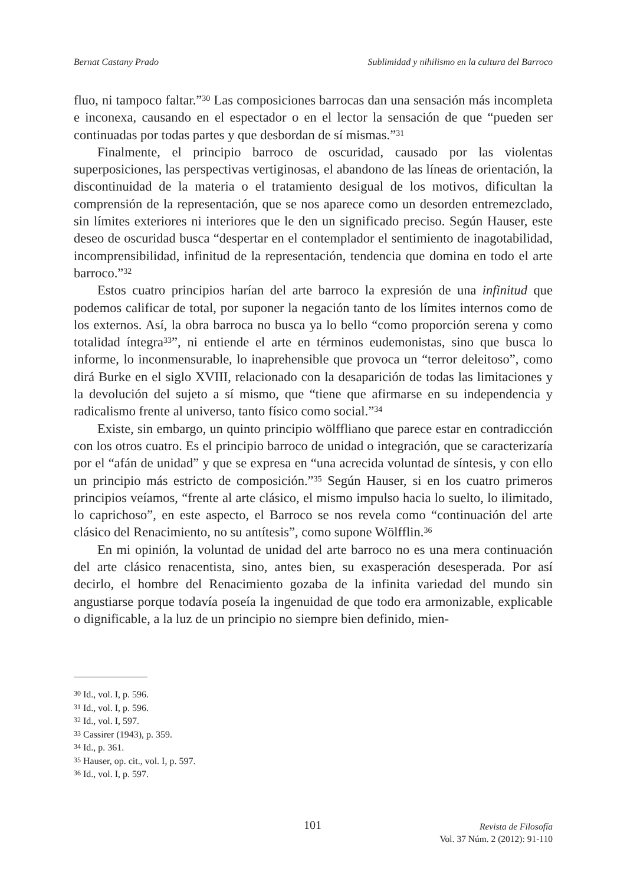Bernat Castany Prado Sublimidad y nihilismo en la cultura del Barroco
fluo, ni tampoco faltar.”<sup>30</sup> Las composiciones barrocas dan una sensación más incompleta e inconexa, causando en el espectador o en el lector la sensación de que “pueden ser continuadas por todas partes y que desbordan de sí mismas.”<sup>31</sup>
Finalmente, el principio barroco de oscuridad, causado por las violentas superposiciones, las perspectivas vertiginosas, el abandono de las líneas de orientación, la discontinuidad de la materia o el tratamiento desigual de los motivos, dificultan la comprensión de la representación, que se nos aparece como un desorden entremezclado, sin límites exteriores ni interiores que le den un significado preciso. Según Hauser, este deseo de oscuridad busca “despertar en el contemplador el sentimiento de inagotabilidad, incomprensibilidad, infinitud de la representación, tendencia que domina en todo el arte barroco.”<sup>32</sup>
Estos cuatro principios harían del arte barroco la expresión de una infinitud que podemos calificar de total, por suponer la negación tanto de los límites internos como de los externos. Así, la obra barroca no busca ya lo bello “como proporción serena y como totalidad íntegra<sup>33</sup>”, ni entiende el arte en términos eudemonistas, sino que busca lo informe, lo inconmensurable, lo inaprehensible que provoca un “terror deleitoso”, como dirá Burke en el siglo XVIII, relacionado con la desaparición de todas las limitaciones y la devolución del sujeto a sí mismo, que “tiene que afirmarse en su independencia y radicalismo frente al universo, tanto físico como social.”<sup>34</sup>
Existe, sin embargo, un quinto principio wölffliano que parece estar en contradicción con los otros cuatro. Es el principio barroco de unidad o integración, que se caracterizaría por el “afán de unidad” y que se expresa en “una acrecida voluntad de síntesis, y con ello un principio más estricto de composición.”<sup>35</sup> Según Hauser, si en los cuatro primeros principios veíamos, “frente al arte clásico, el mismo impulso hacia lo suelto, lo ilimitado, lo caprichoso”, en este aspecto, el Barroco se nos revela como “continuación del arte clásico del Renacimiento, no su antítesis”, como supone Wölfflin.<sup>36</sup>
En mi opinión, la voluntad de unidad del arte barroco no es una mera continuación del arte clásico renacentista, sino, antes bien, su exasperación desesperada. Por así decirlo, el hombre del Renacimiento gozaba de la infinita variedad del mundo sin angustiarse porque todavía poseía la ingenuidad de que todo era armonizable, explicable o dignificable, a la luz de un principio no siempre bien definido, mien-
<sup>30</sup> Id., vol. I, p. 596.
<sup>31</sup> Id., vol. I, p. 596.
<sup>32</sup> Id., vol. I, 597.
<sup>33</sup> Cassirer (1943), p. 359.
<sup>34</sup> Id., p. 361.
<sup>35</sup> Hauser, op. cit., vol. I, p. 597.
<sup>36</sup> Id., vol. I, p. 597.
101
Revista de Filosofía
Vol. 37 Núm. 2 (2012): 91-110